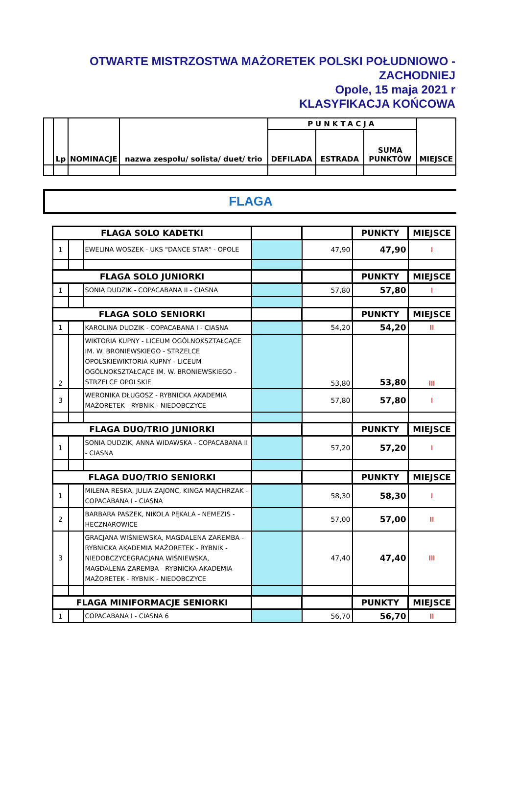OTWARTE MISTRZOSTWA MAŻORETEK POLSKI POŁUDNIOWO -
ZACHODNIEJ
Opole, 15 maja 2021 r
KLASYFIKACJA KOŃCOWA
| | Lp | NOMINACJE | nazwa zespołu/ solista/ duet/ trio | PUNKTACJA | | | MIEJSCE |
| --- | --- | --- | --- | --- | --- | --- | --- |
| | | | | DEFILADA | ESTRADA | SUMA PUNKTÓW | |
FLAGA
| FLAGA SOLO KADETKI | | | | | PUNKTY | MIEJSCE |
| 1 | | EWELINA WOSZEK - UKS "DANCE STAR" - OPOLE | | 47,90 | 47,90 | I |
| FLAGA SOLO JUNIORKI | | | | | PUNKTY | MIEJSCE |
| 1 | | SONIA DUDZIK - COPACABANA II - CIASNA | | 57,80 | 57,80 | I |
| FLAGA SOLO SENIORKI | | | | | PUNKTY | MIEJSCE |
| 1 | | KAROLINA DUDZIK - COPACABANA I - CIASNA | | 54,20 | 54,20 | II |
| 2 | | WIKTORIA KUPNY - LICEUM OGÓLNOKSZTAŁCĄCE IM. W. BRONIEWSKIEGO - STRZELCE OPOLSKIEWIKTORIA KUPNY - LICEUM OGÓLNOKSZTAŁCĄCE IM. W. BRONIEWSKIEGO - STRZELCE OPOLSKIE | | 53,80 | 53,80 | III |
| 3 | | WERONIKA DŁUGOSZ - RYBNICKA AKADEMIA MAŻORETEK - RYBNIK - NIEDOBCZYCE | | 57,80 | 57,80 | I |
| FLAGA DUO/TRIO JUNIORKI | | | | | PUNKTY | MIEJSCE |
| 1 | | SONIA DUDZIK, ANNA WIDAWSKA - COPACABANA II - CIASNA | | 57,20 | 57,20 | I |
| FLAGA DUO/TRIO SENIORKI | | | | | PUNKTY | MIEJSCE |
| 1 | | MILENA RESKA, JULIA ZAJONC, KINGA MAJCHRZAK - COPACABANA I - CIASNA | | 58,30 | 58,30 | I |
| 2 | | BARBARA PASZEK, NIKOLA PĘKALA - NEMEZIS - HECZNAROWICE | | 57,00 | 57,00 | II |
| 3 | | GRACJANA WIŚNIEWSKA, MAGDALENA ZAREMBA - RYBNICKA AKADEMIA MAŻORETEK - RYBNIK - NIEDOBCZYCEGRACJANA WIŚNIEWSKA, MAGDALENA ZAREMBA - RYBNICKA AKADEMIA MAŻORETEK - RYBNIK - NIEDOBCZYCE | | 47,40 | 47,40 | III |
| FLAGA MINIFORMACJE SENIORKI | | | | | PUNKTY | MIEJSCE |
| 1 | | COPACABANA I - CIASNA 6 | | 56,70 | 56,70 | II |